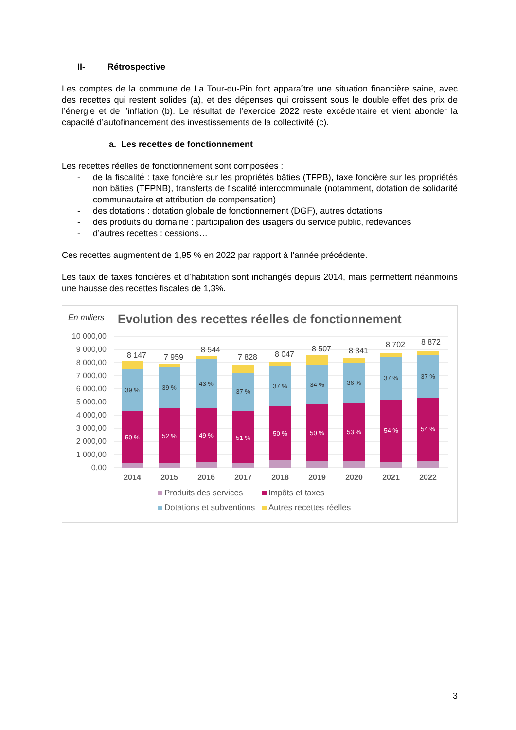II- Rétrospective
Les comptes de la commune de La Tour-du-Pin font apparaître une situation financière saine, avec des recettes qui restent solides (a), et des dépenses qui croissent sous le double effet des prix de l’énergie et de l’inflation (b). Le résultat de l’exercice 2022 reste excédentaire et vient abonder la capacité d’autofinancement des investissements de la collectivité (c).
a. Les recettes de fonctionnement
Les recettes réelles de fonctionnement sont composées :
- de la fiscalité : taxe foncière sur les propriétés bâties (TFPB), taxe foncière sur les propriétés non bâties (TFPNB), transferts de fiscalité intercommunale (notamment, dotation de solidarité communautaire et attribution de compensation)
- des dotations : dotation globale de fonctionnement (DGF), autres dotations
- des produits du domaine : participation des usagers du service public, redevances
- d’autres recettes : cessions…
Ces recettes augmentent de 1,95 % en 2022 par rapport à l’année précédente.
Les taux de taxes foncières et d’habitation sont inchangés depuis 2014, mais permettent néanmoins une hausse des recettes fiscales de 1,3%.
En miliers
Evolution des recettes réelles de fonctionnement
10 000,00
9 000,00
8 000,00
7 000,00
6 000,00
5 000,00
4 000,00
3 000,00
2 000,00
1 000,00
0,00
39 %
50 %
39 %
52 %
43 %
49 %
37 %
51 %
37 %
50 %
34 %
50 %
36 %
53 %
37 %
54 %
37 %
54 %
8 147
7 959
8 544
7 828
8 047
8 507
8 341
8 702
8 872
2014
2015
2016
2017
2018
2019
2020
2021
2022
Produits des services
Impôts et taxes
Dotations et subventions
Autres recettes réelles
3